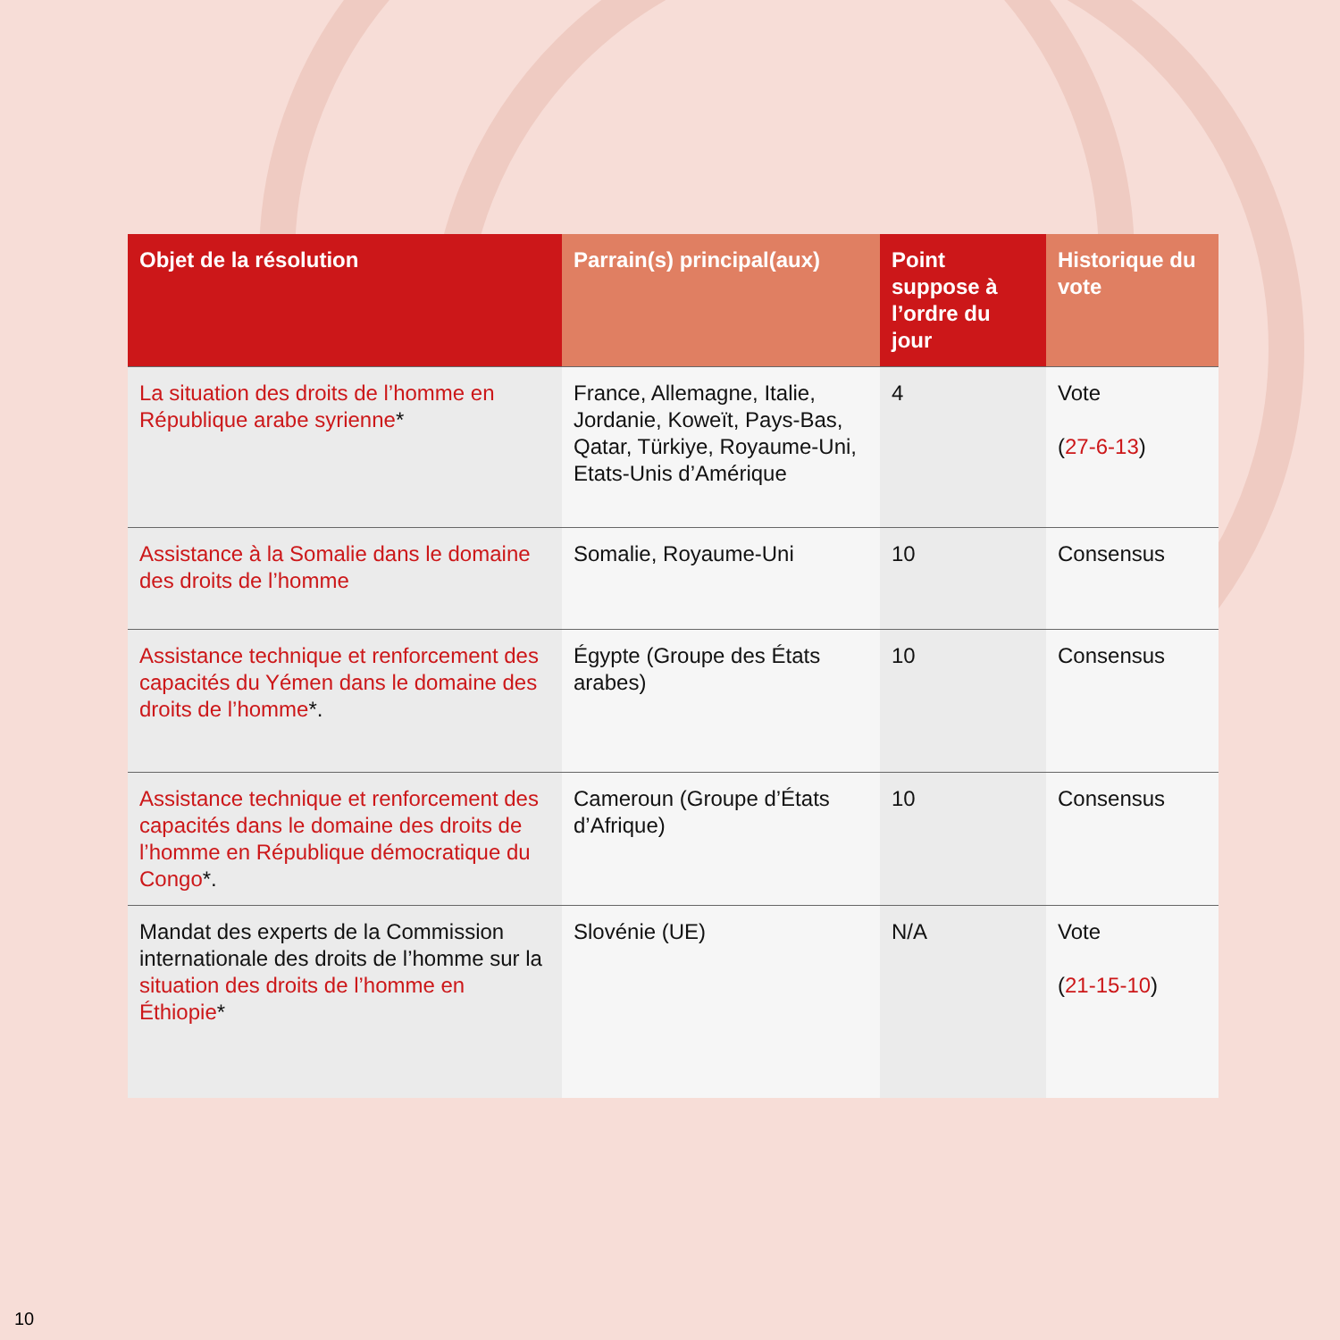| Objet de la résolution | Parrain(s) principal(aux) | Point suppose à l’ordre du jour | Historique du vote |
| --- | --- | --- | --- |
| La situation des droits de l’homme en République arabe syrienne * | France, Allemagne, Italie, Jordanie, Koweït, Pays-Bas, Qatar, Türkiye, Royaume-Uni, Etats-Unis d’Amérique | 4 | Vote ( 27-6-13 ) |
| Assistance à la Somalie dans le domaine des droits de l’homme | Somalie, Royaume-Uni | 10 | Consensus |
| Assistance technique et renforcement des capacités du Yémen dans le domaine des droits de l’homme *. | Égypte (Groupe des États arabes) | 10 | Consensus |
| Assistance technique et renforcement des capacités dans le domaine des droits de l’homme en République démocratique du Congo *. | Cameroun (Groupe d’États d’Afrique) | 10 | Consensus |
| Mandat des experts de la Commission internationale des droits de l’homme sur la situation des droits de l’homme en Éthiopie * | Slovénie (UE) | N/A | Vote ( 21-15-10 ) |
10